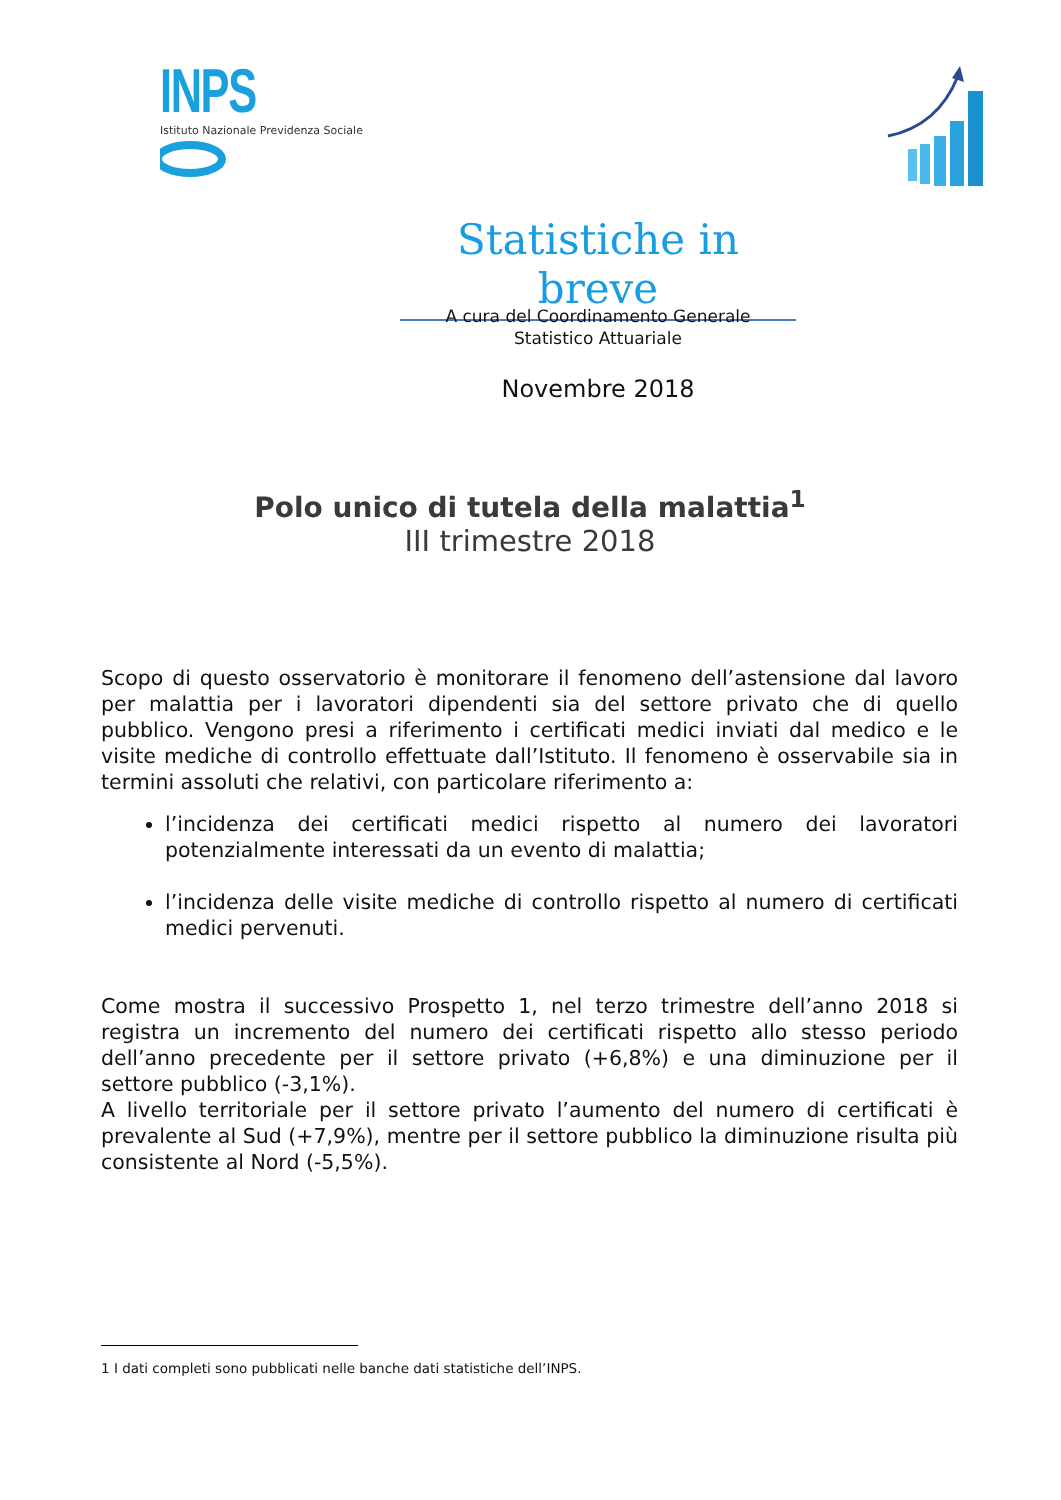INPS
Istituto Nazionale Previdenza Sociale
Statistiche in breve
A cura del Coordinamento Generale
Statistico Attuariale
Novembre 2018
Polo unico di tutela della malattia<sup>1</sup>
III trimestre 2018
Scopo di questo osservatorio è monitorare il fenomeno dell’astensione dal lavoro per malattia per i lavoratori dipendenti sia del settore privato che di quello pubblico. Vengono presi a riferimento i certificati medici inviati dal medico e le visite mediche di controllo effettuate dall’Istituto. Il fenomeno è osservabile sia in termini assoluti che relativi, con particolare riferimento a:
l’incidenza dei certificati medici rispetto al numero dei lavoratori potenzialmente interessati da un evento di malattia;
l’incidenza delle visite mediche di controllo rispetto al numero di certificati medici pervenuti.
Come mostra il successivo Prospetto 1, nel terzo trimestre dell’anno 2018 si registra un incremento del numero dei certificati rispetto allo stesso periodo dell’anno precedente per il settore privato (+6,8%) e una diminuzione per il settore pubblico (-3,1%).
A livello territoriale per il settore privato l’aumento del numero di certificati è prevalente al Sud (+7,9%), mentre per il settore pubblico la diminuzione risulta più consistente al Nord (-5,5%).
1 I dati completi sono pubblicati nelle banche dati statistiche dell’INPS.